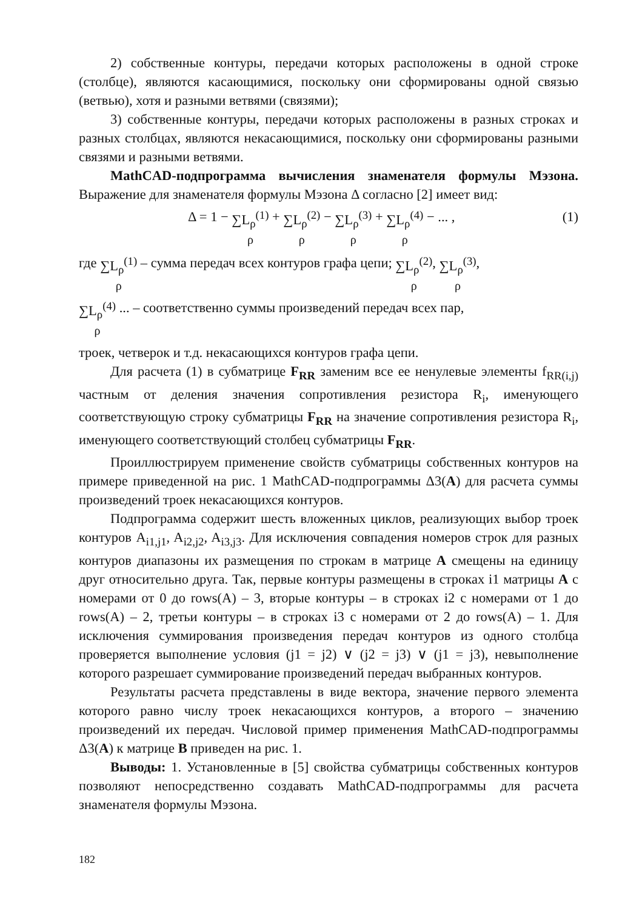2) собственные контуры, передачи которых расположены в одной строке (столбце), являются касающимися, поскольку они сформированы одной связью (ветвью), хотя и разными ветвями (связями);
3) собственные контуры, передачи которых расположены в разных строках и разных столбцах, являются некасающимися, поскольку они сформированы разными связями и разными ветвями.
MathCAD-подпрограмма вычисления знаменателя формулы Мэзона. Выражение для знаменателя формулы Мэзона Δ согласно [2] имеет вид:
Δ = 1 − ∑L<sub>ρ</sub><sup>(1)</sup> ρ + ∑L<sub>ρ</sub><sup>(2)</sup> ρ − ∑L<sub>ρ</sub><sup>(3)</sup> ρ + ∑L<sub>ρ</sub><sup>(4)</sup> ρ − ... ,
(1)
где ∑L<sub>ρ</sub><sup>(1)</sup> ρ – сумма передач всех контуров графа цепи; ∑L<sub>ρ</sub><sup>(2)</sup> ρ, ∑L<sub>ρ</sub><sup>(3)</sup> ρ,
∑L<sub>ρ</sub><sup>(4)</sup> ρ ... – соответственно суммы произведений передач всех пар,
троек, четверок и т.д. некасающихся контуров графа цепи.
Для расчета (1) в субматрице F<sub>RR</sub> заменим все ее ненулевые элементы f<sub>RR(i,j)</sub> частным от деления значения сопротивления резистора R<sub>i</sub>, именующего соответствующую строку субматрицы F<sub>RR</sub> на значение сопротивления резистора R<sub>i</sub>, именующего соответствующий столбец субматрицы F<sub>RR</sub>.
Проиллюстрируем применение свойств субматрицы собственных контуров на примере приведенной на рис. 1 MathCAD-подпрограммы Δ3(A) для расчета суммы произведений троек некасающихся контуров.
Подпрограмма содержит шесть вложенных циклов, реализующих выбор троек контуров A<sub>i1,j1</sub>, A<sub>i2,j2</sub>, A<sub>i3,j3</sub>. Для исключения совпадения номеров строк для разных контуров диапазоны их размещения по строкам в матрице A смещены на единицу друг относительно друга. Так, первые контуры размещены в строках i1 матрицы A с номерами от 0 до rows(A) – 3, вторые контуры – в строках i2 с номерами от 1 до rows(A) – 2, третьи контуры – в строках i3 с номерами от 2 до rows(A) – 1. Для исключения суммирования произведения передач контуров из одного столбца проверяется выполнение условия (j1 = j2) ∨ (j2 = j3) ∨ (j1 = j3), невыполнение которого разрешает суммирование произведений передач выбранных контуров.
Результаты расчета представлены в виде вектора, значение первого элемента которого равно числу троек некасающихся контуров, а второго – значению произведений их передач. Числовой пример применения MathCAD-подпрограммы Δ3(A) к матрице B приведен на рис. 1.
Выводы: 1. Установленные в [5] свойства субматрицы собственных контуров позволяют непосредственно создавать MathCAD-подпрограммы для расчета знаменателя формулы Мэзона.
182